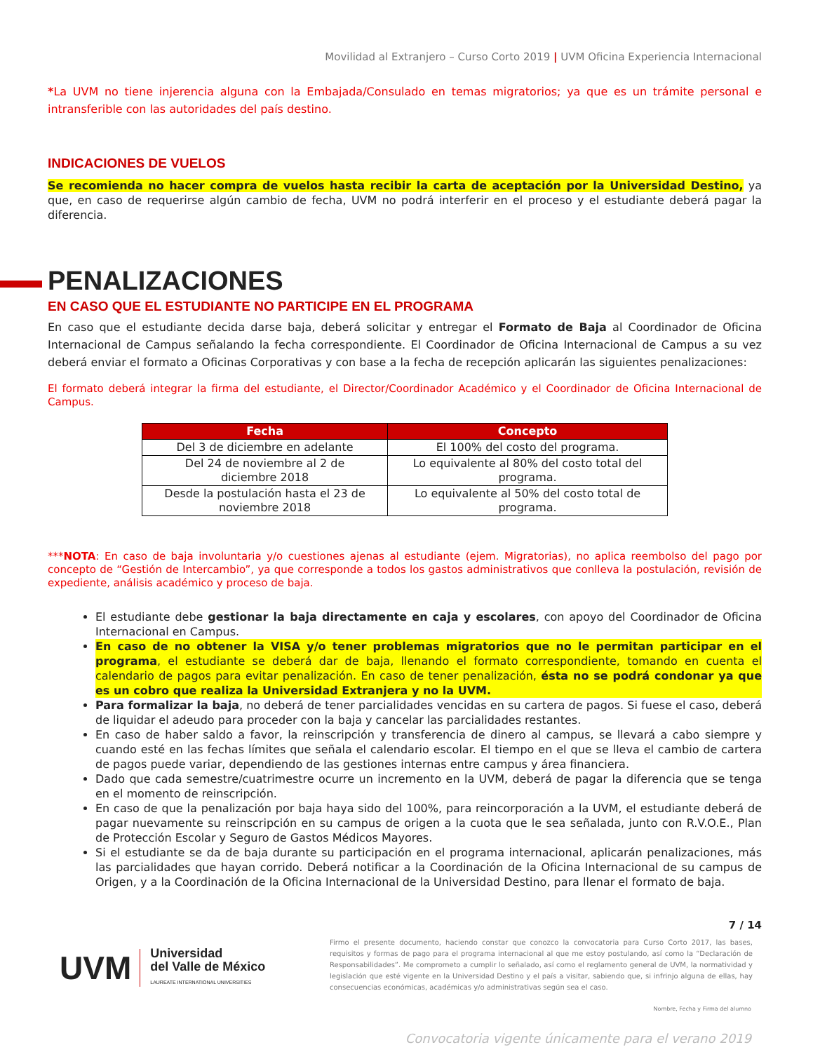Movilidad al Extranjero – Curso Corto 2019 | UVM Oficina Experiencia Internacional
*La UVM no tiene injerencia alguna con la Embajada/Consulado en temas migratorios; ya que es un trámite personal e intransferible con las autoridades del país destino.
INDICACIONES DE VUELOS
Se recomienda no hacer compra de vuelos hasta recibir la carta de aceptación por la Universidad Destino, ya que, en caso de requerirse algún cambio de fecha, UVM no podrá interferir en el proceso y el estudiante deberá pagar la diferencia.
PENALIZACIONES
EN CASO QUE EL ESTUDIANTE NO PARTICIPE EN EL PROGRAMA
En caso que el estudiante decida darse baja, deberá solicitar y entregar el Formato de Baja al Coordinador de Oficina Internacional de Campus señalando la fecha correspondiente. El Coordinador de Oficina Internacional de Campus a su vez deberá enviar el formato a Oficinas Corporativas y con base a la fecha de recepción aplicarán las siguientes penalizaciones:
El formato deberá integrar la firma del estudiante, el Director/Coordinador Académico y el Coordinador de Oficina Internacional de Campus.
| Fecha | Concepto |
| --- | --- |
| Del 3 de diciembre en adelante | El 100% del costo del programa. |
| Del 24 de noviembre al 2 de diciembre 2018 | Lo equivalente al 80% del costo total del programa. |
| Desde la postulación hasta el 23 de noviembre 2018 | Lo equivalente al 50% del costo total de programa. |
***NOTA: En caso de baja involuntaria y/o cuestiones ajenas al estudiante (ejem. Migratorias), no aplica reembolso del pago por concepto de “Gestión de Intercambio”, ya que corresponde a todos los gastos administrativos que conlleva la postulación, revisión de expediente, análisis académico y proceso de baja.
El estudiante debe gestionar la baja directamente en caja y escolares, con apoyo del Coordinador de Oficina Internacional en Campus.
En caso de no obtener la VISA y/o tener problemas migratorios que no le permitan participar en el programa, el estudiante se deberá dar de baja, llenando el formato correspondiente, tomando en cuenta el calendario de pagos para evitar penalización. En caso de tener penalización, ésta no se podrá condonar ya que es un cobro que realiza la Universidad Extranjera y no la UVM.
Para formalizar la baja, no deberá de tener parcialidades vencidas en su cartera de pagos. Si fuese el caso, deberá de liquidar el adeudo para proceder con la baja y cancelar las parcialidades restantes.
En caso de haber saldo a favor, la reinscripción y transferencia de dinero al campus, se llevará a cabo siempre y cuando esté en las fechas límites que señala el calendario escolar. El tiempo en el que se lleva el cambio de cartera de pagos puede variar, dependiendo de las gestiones internas entre campus y área financiera.
Dado que cada semestre/cuatrimestre ocurre un incremento en la UVM, deberá de pagar la diferencia que se tenga en el momento de reinscripción.
En caso de que la penalización por baja haya sido del 100%, para reincorporación a la UVM, el estudiante deberá de pagar nuevamente su reinscripción en su campus de origen a la cuota que le sea señalada, junto con R.V.O.E., Plan de Protección Escolar y Seguro de Gastos Médicos Mayores.
Si el estudiante se da de baja durante su participación en el programa internacional, aplicarán penalizaciones, más las parcialidades que hayan corrido. Deberá notificar a la Coordinación de la Oficina Internacional de su campus de Origen, y a la Coordinación de la Oficina Internacional de la Universidad Destino, para llenar el formato de baja.
7 / 14
UVM
Universidad
del Valle de México
LAUREATE INTERNATIONAL UNIVERSITIES
Firmo el presente documento, haciendo constar que conozco la convocatoria para Curso Corto 2017, las bases, requisitos y formas de pago para el programa internacional al que me estoy postulando, así como la “Declaración de Responsabilidades”. Me comprometo a cumplir lo señalado, así como el reglamento general de UVM, la normatividad y legislación que esté vigente en la Universidad Destino y el país a visitar, sabiendo que, si infrinjo alguna de ellas, hay consecuencias económicas, académicas y/o administrativas según sea el caso.
Nombre, Fecha y Firma del alumno
Convocatoria vigente únicamente para el verano 2019